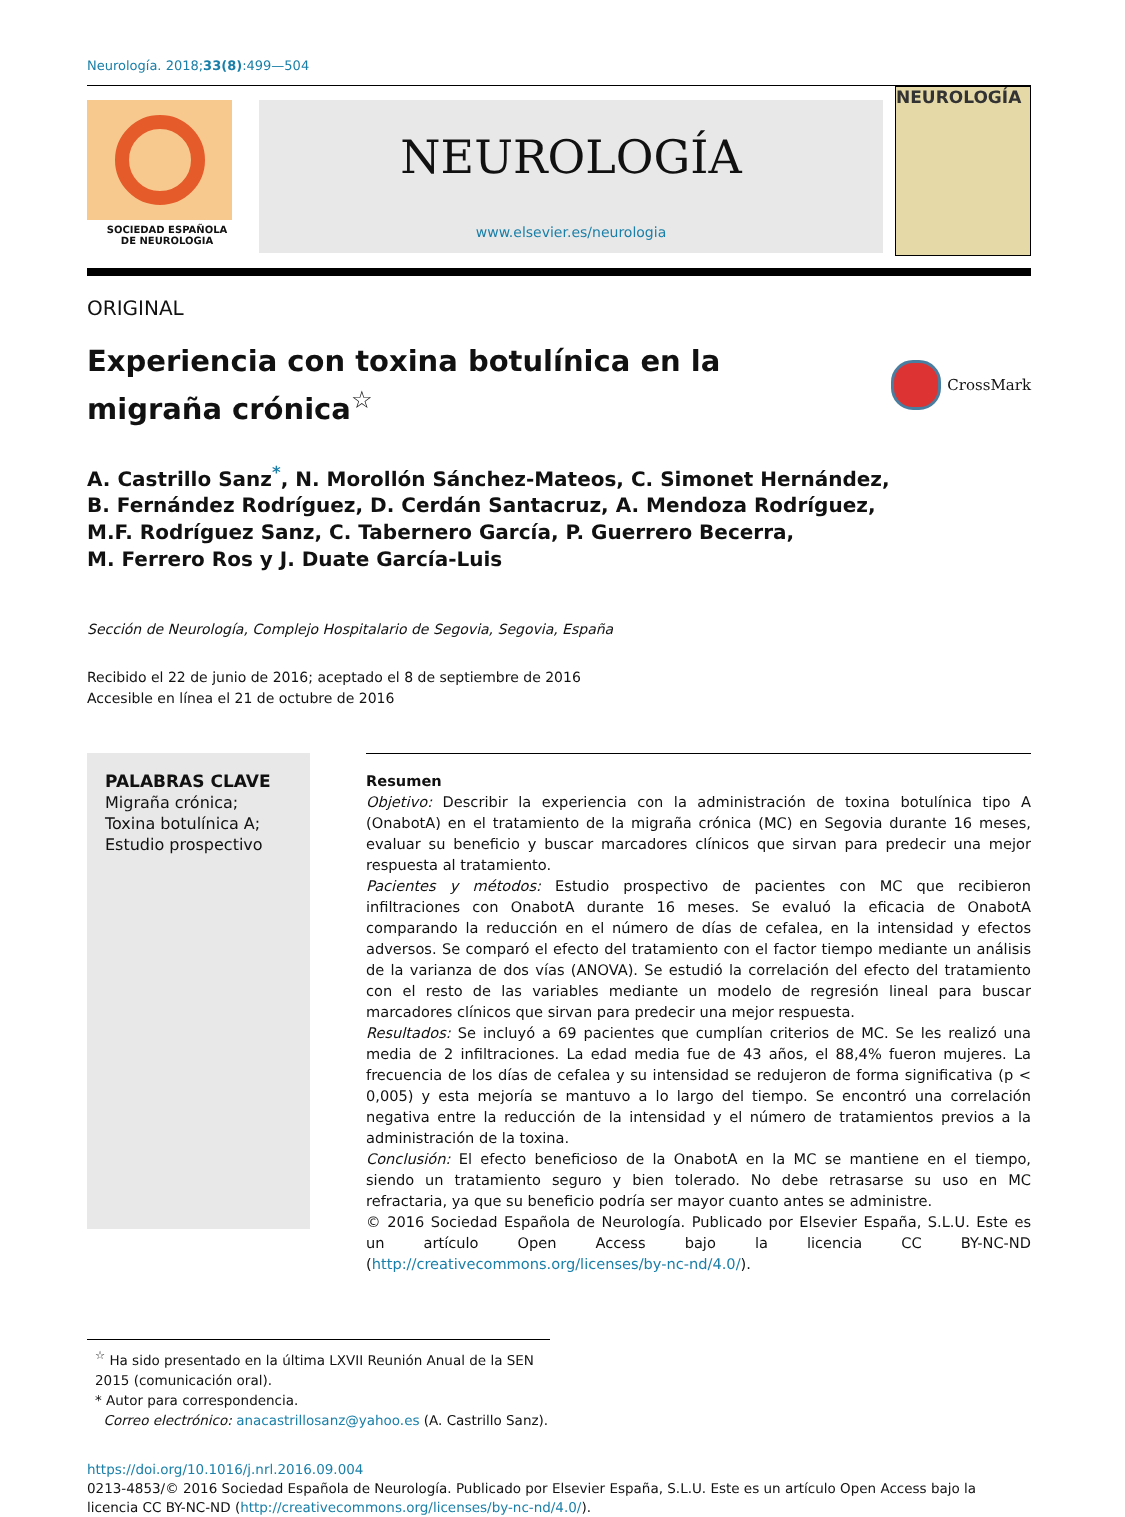Neurología. 2018;33(8):499—504
SOCIEDAD ESPAÑOLA
DE NEUROLOGIA
NEUROLOGÍA
www.elsevier.es/neurologia
NEUROLOGÍA
ORIGINAL
Experiencia con toxina botulínica en la migraña crónica<sup>☆</sup>
CrossMark
A. Castrillo Sanz<sup>*</sup>, N. Morollón Sánchez-Mateos, C. Simonet Hernández,
B. Fernández Rodríguez, D. Cerdán Santacruz, A. Mendoza Rodríguez,
M.F. Rodríguez Sanz, C. Tabernero García, P. Guerrero Becerra,
M. Ferrero Ros y J. Duate García-Luis
Sección de Neurología, Complejo Hospitalario de Segovia, Segovia, España
Recibido el 22 de junio de 2016; aceptado el 8 de septiembre de 2016
Accesible en línea el 21 de octubre de 2016
PALABRAS CLAVE
Migraña crónica;
Toxina botulínica A;
Estudio prospectivo
Resumen
Objetivo: Describir la experiencia con la administración de toxina botulínica tipo A (OnabotA) en el tratamiento de la migraña crónica (MC) en Segovia durante 16 meses, evaluar su beneficio y buscar marcadores clínicos que sirvan para predecir una mejor respuesta al tratamiento.
Pacientes y métodos: Estudio prospectivo de pacientes con MC que recibieron infiltraciones con OnabotA durante 16 meses. Se evaluó la eficacia de OnabotA comparando la reducción en el número de días de cefalea, en la intensidad y efectos adversos. Se comparó el efecto del tratamiento con el factor tiempo mediante un análisis de la varianza de dos vías (ANOVA). Se estudió la correlación del efecto del tratamiento con el resto de las variables mediante un modelo de regresión lineal para buscar marcadores clínicos que sirvan para predecir una mejor respuesta.
Resultados: Se incluyó a 69 pacientes que cumplían criterios de MC. Se les realizó una media de 2 infiltraciones. La edad media fue de 43 años, el 88,4% fueron mujeres. La frecuencia de los días de cefalea y su intensidad se redujeron de forma significativa (p < 0,005) y esta mejoría se mantuvo a lo largo del tiempo. Se encontró una correlación negativa entre la reducción de la intensidad y el número de tratamientos previos a la administración de la toxina.
Conclusión: El efecto beneficioso de la OnabotA en la MC se mantiene en el tiempo, siendo un tratamiento seguro y bien tolerado. No debe retrasarse su uso en MC refractaria, ya que su beneficio podría ser mayor cuanto antes se administre.
© 2016 Sociedad Española de Neurología. Publicado por Elsevier España, S.L.U. Este es un artículo Open Access bajo la licencia CC BY-NC-ND (http://creativecommons.org/licenses/by-nc-nd/4.0/).
<sup>☆</sup> Ha sido presentado en la última LXVII Reunión Anual de la SEN 2015 (comunicación oral).
* Autor para correspondencia.
Correo electrónico: anacastrillosanz@yahoo.es (A. Castrillo Sanz).
https://doi.org/10.1016/j.nrl.2016.09.004
0213-4853/© 2016 Sociedad Española de Neurología. Publicado por Elsevier España, S.L.U. Este es un artículo Open Access bajo la licencia CC BY-NC-ND (http://creativecommons.org/licenses/by-nc-nd/4.0/).